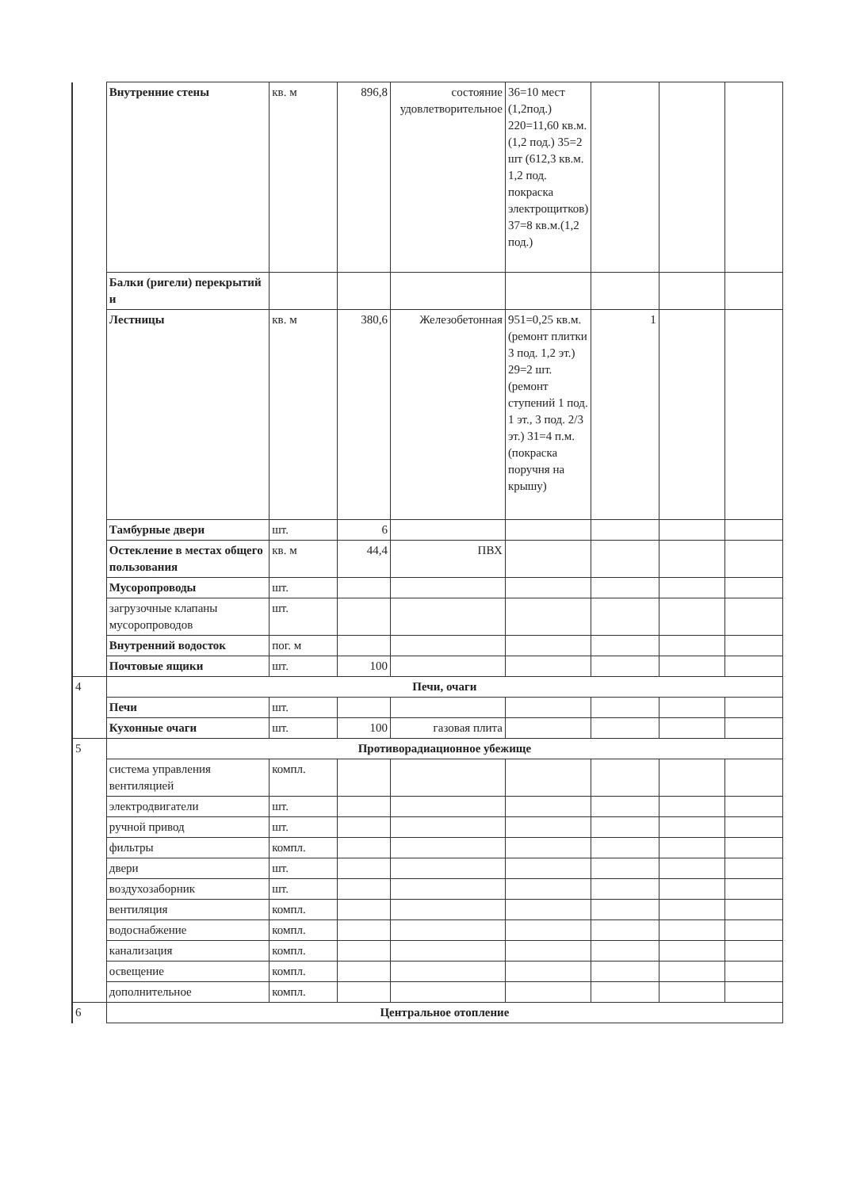| | Внутренние стены | кв. м | 896,8 | состояние удовлетворительное | 36=10 мест (1,2под.) 220=11,60 кв.м. (1,2 под.) 35=2 шт (612,3 кв.м. 1,2 под. покраска электрощитков) 37=8 кв.м.(1,2 под.) | | | |
| | Балки (ригели) перекрытий и | | | | | | | |
| | Лестницы | кв. м | 380,6 | Железобетонная | 951=0,25 кв.м. (ремонт плитки 3 под. 1,2 эт.) 29=2 шт. (ремонт ступений 1 под. 1 эт., 3 под. 2/3 эт.) 31=4 п.м. (покраска поручня на крышу) | 1 | | |
| | Тамбурные двери | шт. | 6 | | | | | |
| | Остекление в местах общего пользования | кв. м | 44,4 | ПВХ | | | | |
| | Мусоропроводы | шт. | | | | | | |
| | загрузочные клапаны мусоропроводов | шт. | | | | | | |
| | Внутренний водосток | пог. м | | | | | | |
| | Почтовые ящики | шт. | 100 | | | | | |
| 4 | Печи, очаги | | | | | | | |
| | Печи | шт. | | | | | | |
| | Кухонные очаги | шт. | 100 | газовая плита | | | | |
| 5 | Противорадиационное убежище | | | | | | | |
| | система управления вентиляцией | компл. | | | | | | |
| | электродвигатели | шт. | | | | | | |
| | ручной привод | шт. | | | | | | |
| | фильтры | компл. | | | | | | |
| | двери | шт. | | | | | | |
| | воздухозаборник | шт. | | | | | | |
| | вентиляция | компл. | | | | | | |
| | водоснабжение | компл. | | | | | | |
| | канализация | компл. | | | | | | |
| | освещение | компл. | | | | | | |
| | дополнительное | компл. | | | | | | |
| 6 | Центральное отопление | | | | | | | |